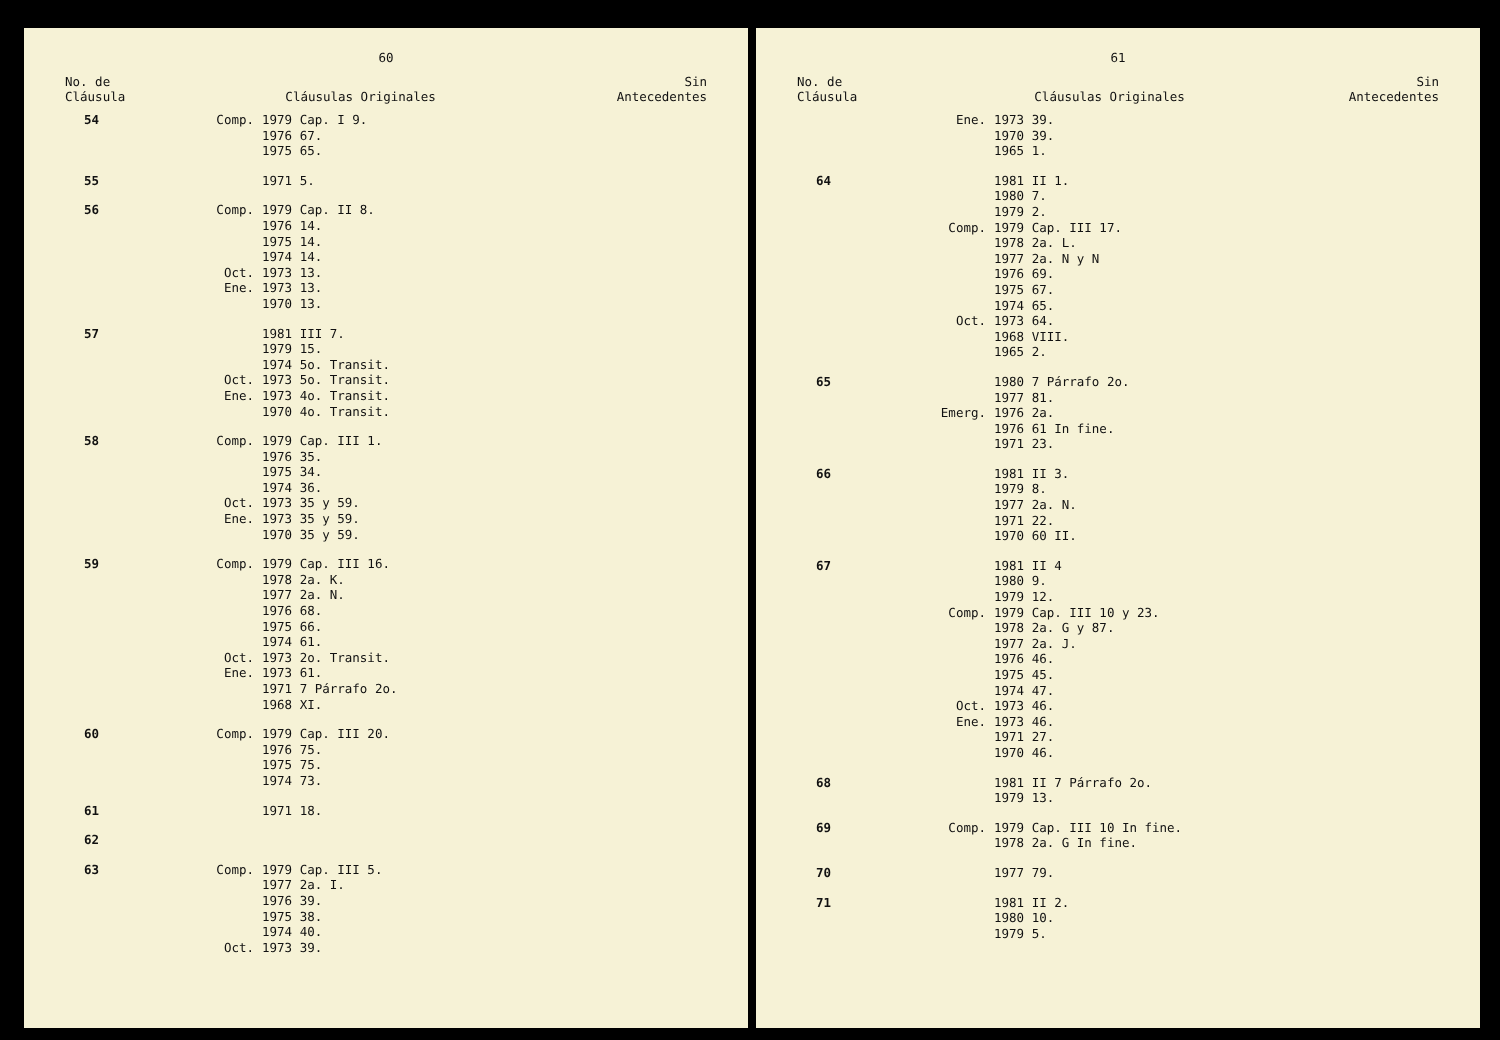60
| No. de Cláusula | Cláusulas Originales | | Sin Antecedentes |
| --- | --- | --- | --- |
| 54 | Comp. | 1979 Cap. I 9. 1976 67. 1975 65. | |
| 55 | | 1971 5. | |
| 56 | Comp. Oct. Ene. | 1979 Cap. II 8. 1976 14. 1975 14. 1974 14. 1973 13. 1973 13. 1970 13. | |
| 57 | Oct. Ene. | 1981 III 7. 1979 15. 1974 5o. Transit. 1973 5o. Transit. 1973 4o. Transit. 1970 4o. Transit. | |
| 58 | Comp. Oct. Ene. | 1979 Cap. III 1. 1976 35. 1975 34. 1974 36. 1973 35 y 59. 1973 35 y 59. 1970 35 y 59. | |
| 59 | Comp. Oct. Ene. | 1979 Cap. III 16. 1978 2a. K. 1977 2a. N. 1976 68. 1975 66. 1974 61. 1973 2o. Transit. 1973 61. 1971 7 Párrafo 2o. 1968 XI. | |
| 60 | Comp. | 1979 Cap. III 20. 1976 75. 1975 75. 1974 73. | |
| 61 | | 1971 18. | |
| 62 | | | |
| 63 | Comp. Oct. | 1979 Cap. III 5. 1977 2a. I. 1976 39. 1975 38. 1974 40. 1973 39. | |
61
| No. de Cláusula | Cláusulas Originales | | Sin Antecedentes |
| --- | --- | --- | --- |
| | Ene. | 1973 39. 1970 39. 1965 1. | |
| 64 | Comp. Oct. | 1981 II 1. 1980 7. 1979 2. 1979 Cap. III 17. 1978 2a. L. 1977 2a. N y N 1976 69. 1975 67. 1974 65. 1973 64. 1968 VIII. 1965 2. | |
| 65 | Emerg. | 1980 7 Párrafo 2o. 1977 81. 1976 2a. 1976 61 In fine. 1971 23. | |
| 66 | | 1981 II 3. 1979 8. 1977 2a. N. 1971 22. 1970 60 II. | |
| 67 | Comp. Oct. Ene. | 1981 II 4 1980 9. 1979 12. 1979 Cap. III 10 y 23. 1978 2a. G y 87. 1977 2a. J. 1976 46. 1975 45. 1974 47. 1973 46. 1973 46. 1971 27. 1970 46. | |
| 68 | | 1981 II 7 Párrafo 2o. 1979 13. | |
| 69 | Comp. | 1979 Cap. III 10 In fine. 1978 2a. G In fine. | |
| 70 | | 1977 79. | |
| 71 | | 1981 II 2. 1980 10. 1979 5. | |